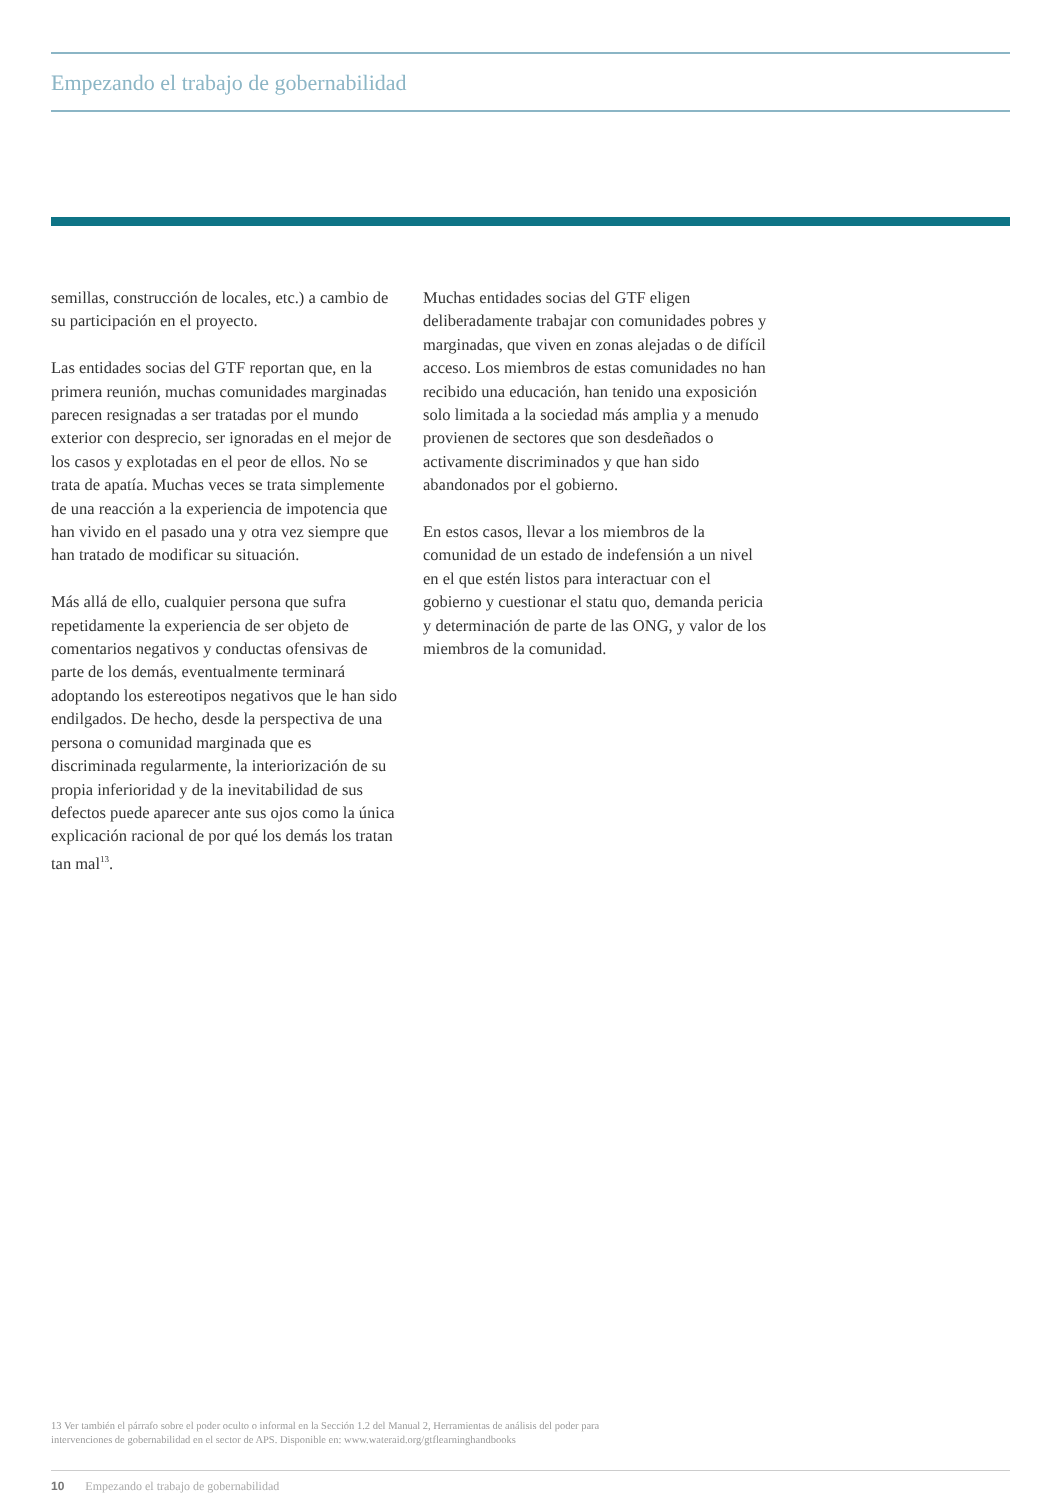Empezando el trabajo de gobernabilidad
semillas, construcción de locales, etc.) a cambio de su participación en el proyecto.
Las entidades socias del GTF reportan que, en la primera reunión, muchas comunidades marginadas parecen resignadas a ser tratadas por el mundo exterior con desprecio, ser ignoradas en el mejor de los casos y explotadas en el peor de ellos. No se trata de apatía. Muchas veces se trata simplemente de una reacción a la experiencia de impotencia que han vivido en el pasado una y otra vez siempre que han tratado de modificar su situación.
Más allá de ello, cualquier persona que sufra repetidamente la experiencia de ser objeto de comentarios negativos y conductas ofensivas de parte de los demás, eventualmente terminará adoptando los estereotipos negativos que le han sido endilgados. De hecho, desde la perspectiva de una persona o comunidad marginada que es discriminada regularmente, la interiorización de su propia inferioridad y de la inevitabilidad de sus defectos puede aparecer ante sus ojos como la única explicación racional de por qué los demás los tratan tan mal<sup>13</sup>.
Muchas entidades socias del GTF eligen deliberadamente trabajar con comunidades pobres y marginadas, que viven en zonas alejadas o de difícil acceso. Los miembros de estas comunidades no han recibido una educación, han tenido una exposición solo limitada a la sociedad más amplia y a menudo provienen de sectores que son desdeñados o activamente discriminados y que han sido abandonados por el gobierno.
En estos casos, llevar a los miembros de la comunidad de un estado de indefensión a un nivel en el que estén listos para interactuar con el gobierno y cuestionar el statu quo, demanda pericia y determinación de parte de las ONG, y valor de los miembros de la comunidad.
13 Ver también el párrafo sobre el poder oculto o informal en la Sección 1.2 del Manual 2, Herramientas de análisis del poder para
intervenciones de gobernabilidad en el sector de APS. Disponible en: www.wateraid.org/gtflearninghandbooks
10 Empezando el trabajo de gobernabilidad